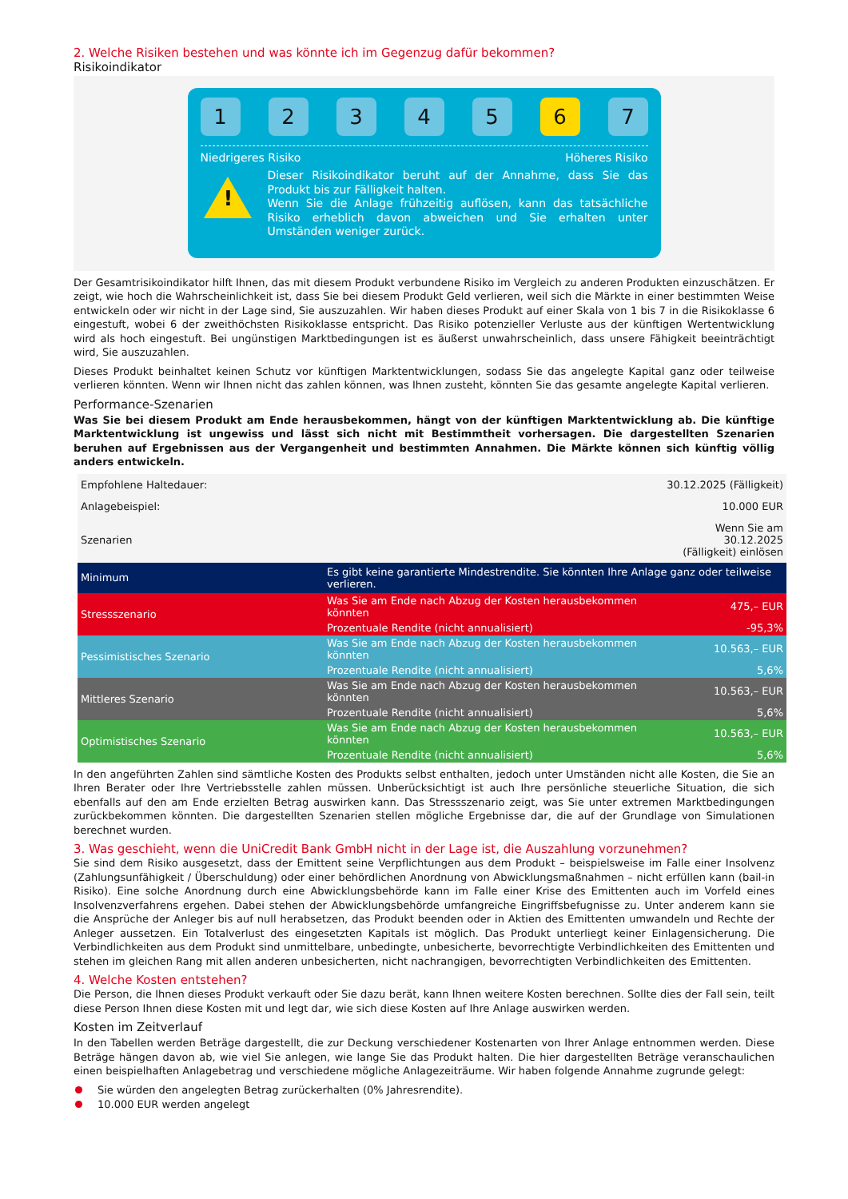2. Welche Risiken bestehen und was könnte ich im Gegenzug dafür bekommen?
Risikoindikator
1 2 3 4 5 6 7
Niedrigeres Risiko Höheres Risiko
!
Dieser Risikoindikator beruht auf der Annahme, dass Sie das Produkt bis zur Fälligkeit halten.
Wenn Sie die Anlage frühzeitig auflösen, kann das tatsächliche Risiko erheblich davon abweichen und Sie erhalten unter Umständen weniger zurück.
Der Gesamtrisikoindikator hilft Ihnen, das mit diesem Produkt verbundene Risiko im Vergleich zu anderen Produkten einzuschätzen. Er zeigt, wie hoch die Wahrscheinlichkeit ist, dass Sie bei diesem Produkt Geld verlieren, weil sich die Märkte in einer bestimmten Weise entwickeln oder wir nicht in der Lage sind, Sie auszuzahlen. Wir haben dieses Produkt auf einer Skala von 1 bis 7 in die Risikoklasse 6 eingestuft, wobei 6 der zweithöchsten Risikoklasse entspricht. Das Risiko potenzieller Verluste aus der künftigen Wertentwicklung wird als hoch eingestuft. Bei ungünstigen Marktbedingungen ist es äußerst unwahrscheinlich, dass unsere Fähigkeit beeinträchtigt wird, Sie auszuzahlen.
Dieses Produkt beinhaltet keinen Schutz vor künftigen Marktentwicklungen, sodass Sie das angelegte Kapital ganz oder teilweise verlieren könnten. Wenn wir Ihnen nicht das zahlen können, was Ihnen zusteht, könnten Sie das gesamte angelegte Kapital verlieren.
Performance-Szenarien
Was Sie bei diesem Produkt am Ende herausbekommen, hängt von der künftigen Marktentwicklung ab. Die künftige Marktentwicklung ist ungewiss und lässt sich nicht mit Bestimmtheit vorhersagen. Die dargestellten Szenarien beruhen auf Ergebnissen aus der Vergangenheit und bestimmten Annahmen. Die Märkte können sich künftig völlig anders entwickeln.
| Empfohlene Haltedauer: | | 30.12.2025 (Fälligkeit) |
| Anlagebeispiel: | | 10.000 EUR |
| Szenarien | | Wenn Sie am 30.12.2025 (Fälligkeit) einlösen |
| Minimum | Es gibt keine garantierte Mindestrendite. Sie könnten Ihre Anlage ganz oder teilweise verlieren. | |
| Stressszenario | Was Sie am Ende nach Abzug der Kosten herausbekommen könnten | 475,– EUR |
| | Prozentuale Rendite (nicht annualisiert) | -95,3% |
| Pessimistisches Szenario | Was Sie am Ende nach Abzug der Kosten herausbekommen könnten | 10.563,– EUR |
| | Prozentuale Rendite (nicht annualisiert) | 5,6% |
| Mittleres Szenario | Was Sie am Ende nach Abzug der Kosten herausbekommen könnten | 10.563,– EUR |
| | Prozentuale Rendite (nicht annualisiert) | 5,6% |
| Optimistisches Szenario | Was Sie am Ende nach Abzug der Kosten herausbekommen könnten | 10.563,– EUR |
| | Prozentuale Rendite (nicht annualisiert) | 5,6% |
In den angeführten Zahlen sind sämtliche Kosten des Produkts selbst enthalten, jedoch unter Umständen nicht alle Kosten, die Sie an Ihren Berater oder Ihre Vertriebsstelle zahlen müssen. Unberücksichtigt ist auch Ihre persönliche steuerliche Situation, die sich ebenfalls auf den am Ende erzielten Betrag auswirken kann. Das Stressszenario zeigt, was Sie unter extremen Marktbedingungen zurückbekommen könnten. Die dargestellten Szenarien stellen mögliche Ergebnisse dar, die auf der Grundlage von Simulationen berechnet wurden.
3. Was geschieht, wenn die UniCredit Bank GmbH nicht in der Lage ist, die Auszahlung vorzunehmen?
Sie sind dem Risiko ausgesetzt, dass der Emittent seine Verpflichtungen aus dem Produkt – beispielsweise im Falle einer Insolvenz (Zahlungsunfähigkeit / Überschuldung) oder einer behördlichen Anordnung von Abwicklungsmaßnahmen – nicht erfüllen kann (bail-in Risiko). Eine solche Anordnung durch eine Abwicklungsbehörde kann im Falle einer Krise des Emittenten auch im Vorfeld eines Insolvenzverfahrens ergehen. Dabei stehen der Abwicklungsbehörde umfangreiche Eingriffsbefugnisse zu. Unter anderem kann sie die Ansprüche der Anleger bis auf null herabsetzen, das Produkt beenden oder in Aktien des Emittenten umwandeln und Rechte der Anleger aussetzen. Ein Totalverlust des eingesetzten Kapitals ist möglich. Das Produkt unterliegt keiner Einlagensicherung. Die Verbindlichkeiten aus dem Produkt sind unmittelbare, unbedingte, unbesicherte, bevorrechtigte Verbindlichkeiten des Emittenten und stehen im gleichen Rang mit allen anderen unbesicherten, nicht nachrangigen, bevorrechtigten Verbindlichkeiten des Emittenten.
4. Welche Kosten entstehen?
Die Person, die Ihnen dieses Produkt verkauft oder Sie dazu berät, kann Ihnen weitere Kosten berechnen. Sollte dies der Fall sein, teilt diese Person Ihnen diese Kosten mit und legt dar, wie sich diese Kosten auf Ihre Anlage auswirken werden.
Kosten im Zeitverlauf
In den Tabellen werden Beträge dargestellt, die zur Deckung verschiedener Kostenarten von Ihrer Anlage entnommen werden. Diese Beträge hängen davon ab, wie viel Sie anlegen, wie lange Sie das Produkt halten. Die hier dargestellten Beträge veranschaulichen einen beispielhaften Anlagebetrag und verschiedene mögliche Anlagezeiträume. Wir haben folgende Annahme zugrunde gelegt:
Sie würden den angelegten Betrag zurückerhalten (0% Jahresrendite).
10.000 EUR werden angelegt